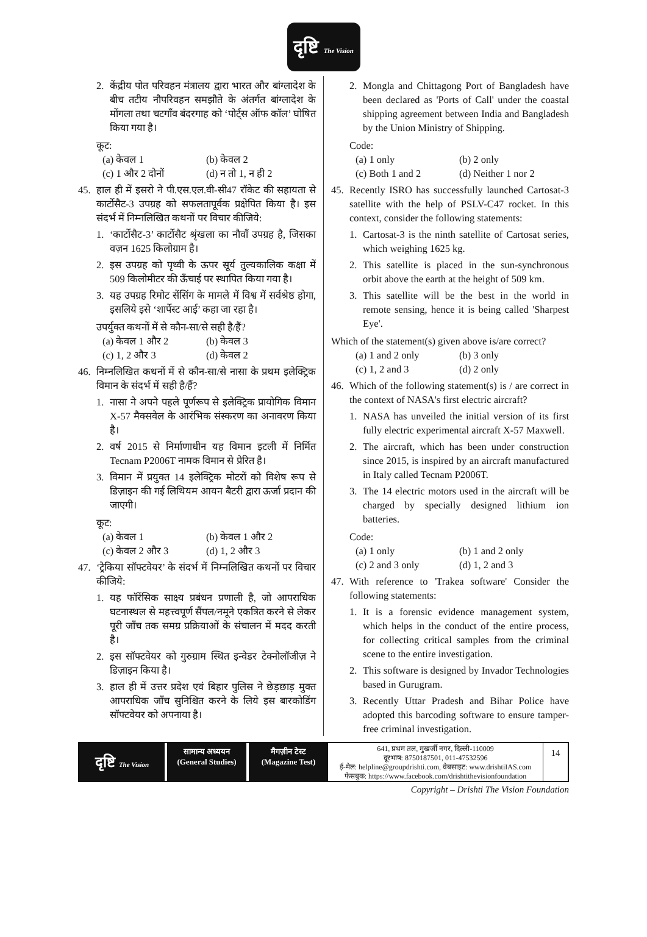दृष्टि The Vision
2. केंद्रीय पोत परिवहन मंत्रालय द्वारा भारत और बांग्लादेश के बीच तटीय नौपरिवहन समझौते के अंतर्गत बांग्लादेश के मोंगला तथा चटगाँव बंदरगाह को ‘पोर्ट्स ऑफ कॉल’ घोषित किया गया है।
कूट:
(a) केवल 1 (b) केवल 2 (c) 1 और 2 दोनों (d) न तो 1, न ही 2
45. हाल ही में इसरो ने पी.एस.एल.वी-सी47 रॉकेट की सहायता से कार्टोसैट-3 उपग्रह को सफलतापूर्वक प्रक्षेपित किया है। इस संदर्भ में निम्नलिखित कथनों पर विचार कीजिये:
1. ‘कार्टोसैट-3’ कार्टोसैट श्रृंखला का नौवाँ उपग्रह है, जिसका वज़न 1625 किलोग्राम है।
2. इस उपग्रह को पृथ्वी के ऊपर सूर्य तुल्यकालिक कक्षा में 509 किलोमीटर की ऊँचाई पर स्थापित किया गया है।
3. यह उपग्रह रिमोट सेंसिंग के मामले में विश्व में सर्वश्रेष्ठ होगा, इसलिये इसे ‘शार्पेस्ट आई’ कहा जा रहा है।
उपर्युक्त कथनों में से कौन-सा/से सही है/हैं?
(a) केवल 1 और 2 (b) केवल 3 (c) 1, 2 और 3 (d) केवल 2
46. निम्नलिखित कथनों में से कौन-सा/से नासा के प्रथम इलेक्ट्रिक विमान के संदर्भ में सही है/हैं?
1. नासा ने अपने पहले पूर्णरूप से इलेक्ट्रिक प्रायोगिक विमान X-57 मैक्सवेल के आरंभिक संस्करण का अनावरण किया है।
2. वर्ष 2015 से निर्माणाधीन यह विमान इटली में निर्मित Tecnam P2006T नामक विमान से प्रेरित है।
3. विमान में प्रयुक्त 14 इलेक्ट्रिक मोटरों को विशेष रूप से डिज़ाइन की गई लिथियम आयन बैटरी द्वारा ऊर्जा प्रदान की जाएगी।
कूट:
(a) केवल 1 (b) केवल 1 और 2 (c) केवल 2 और 3 (d) 1, 2 और 3
47. ‘ट्रेकिया सॉफ्टवेयर’ के संदर्भ में निम्नलिखित कथनों पर विचार कीजिये:
1. यह फॉरेंसिक साक्ष्य प्रबंधन प्रणाली है, जो आपराधिक घटनास्थल से महत्त्वपूर्ण सैंपल/नमूने एकत्रित करने से लेकर पूरी जाँच तक समग्र प्रक्रियाओं के संचालन में मदद करती है।
2. इस सॉफ्टवेयर को गुरुग्राम स्थित इन्वेडर टेक्नोलॉजीज़ ने डिज़ाइन किया है।
3. हाल ही में उत्तर प्रदेश एवं बिहार पुलिस ने छेड़छाड़ मुक्त आपराधिक जाँच सुनिश्चित करने के लिये इस बारकोडिंग सॉफ्टवेयर को अपनाया है।
2. Mongla and Chittagong Port of Bangladesh have been declared as 'Ports of Call' under the coastal shipping agreement between India and Bangladesh by the Union Ministry of Shipping.
Code:
(a) 1 only (b) 2 only (c) Both 1 and 2 (d) Neither 1 nor 2
45. Recently ISRO has successfully launched Cartosat-3 satellite with the help of PSLV-C47 rocket. In this context, consider the following statements:
1. Cartosat-3 is the ninth satellite of Cartosat series, which weighing 1625 kg.
2. This satellite is placed in the sun-synchronous orbit above the earth at the height of 509 km.
3. This satellite will be the best in the world in remote sensing, hence it is being called 'Sharpest Eye'.
Which of the statement(s) given above is/are correct?
(a) 1 and 2 only (b) 3 only (c) 1, 2 and 3 (d) 2 only
46. Which of the following statement(s) is / are correct in the context of NASA's first electric aircraft?
1. NASA has unveiled the initial version of its first fully electric experimental aircraft X-57 Maxwell.
2. The aircraft, which has been under construction since 2015, is inspired by an aircraft manufactured in Italy called Tecnam P2006T.
3. The 14 electric motors used in the aircraft will be charged by specially designed lithium ion batteries.
Code:
(a) 1 only (b) 1 and 2 only (c) 2 and 3 only (d) 1, 2 and 3
47. With reference to 'Trakea software' Consider the following statements:
1. It is a forensic evidence management system, which helps in the conduct of the entire process, for collecting critical samples from the criminal scene to the entire investigation.
2. This software is designed by Invador Technologies based in Gurugram.
3. Recently Uttar Pradesh and Bihar Police have adopted this barcoding software to ensure tamper-free criminal investigation.
दृष्टि The Vision
सामान्य अध्ययन
(General Studies)
मैगज़ीन टेस्ट
(Magazine Test)
641, प्रथम तल, मुखर्जी नगर, दिल्ली-110009
दूरभाष: 8750187501, 011-47532596
ई-मेल: helpline@groupdrishti.com, वेबसाइट: www.drishtiIAS.com
फेसबुक: https://www.facebook.com/drishtithevisionfoundation
14
Copyright – Drishti The Vision Foundation